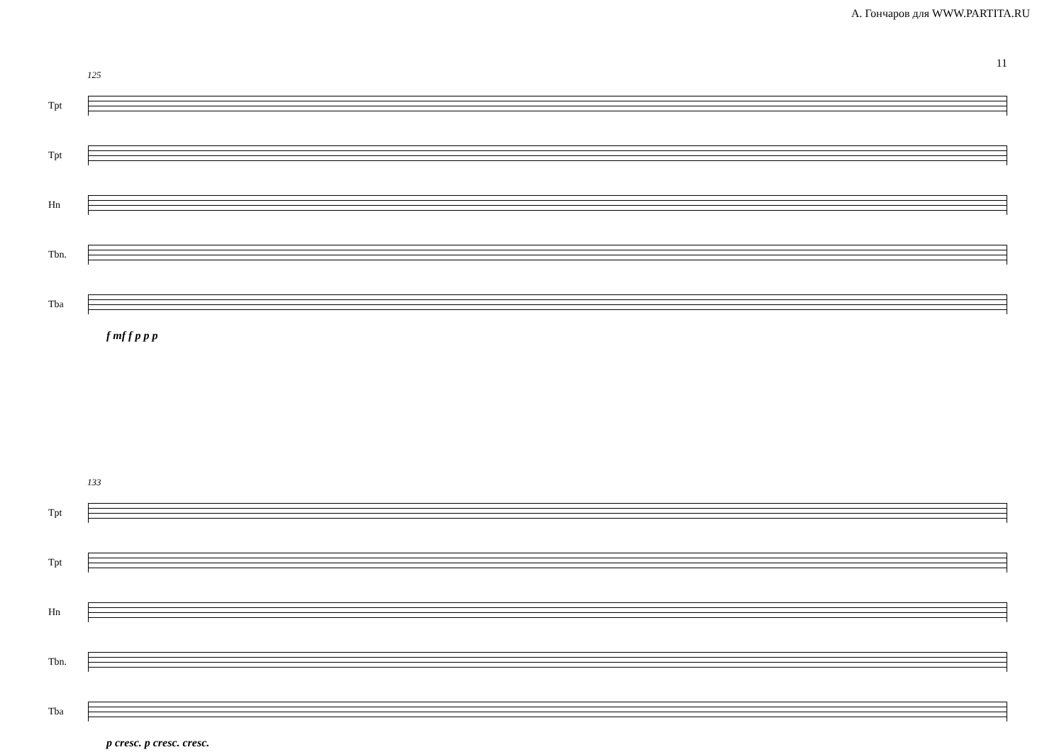А. Гончаров для WWW.PARTITA.RU
11
125
Tpt
Tpt
Hn
Tbn.
Tba
f mf f p p p
133
Tpt
Tpt
Hn
Tbn.
Tba
p cresc. p cresc. cresc.